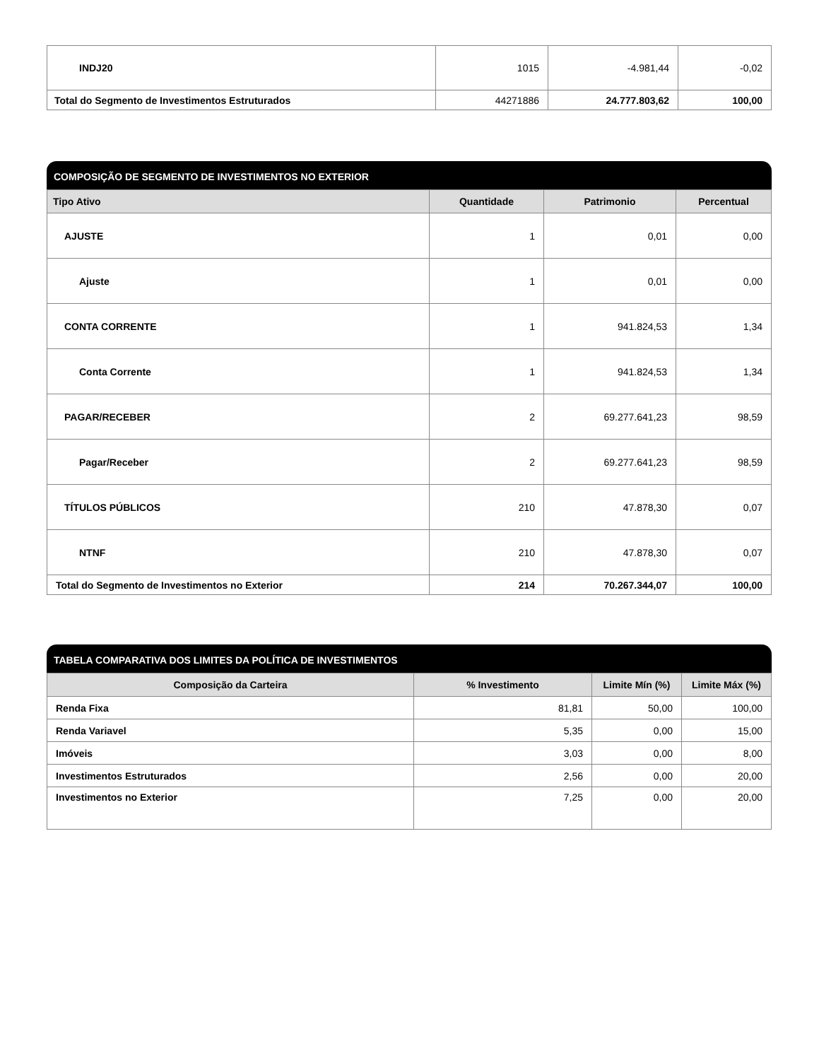| INDJ20 | 1015 | -4.981,44 | -0,02 |
| Total do Segmento de Investimentos Estruturados | 44271886 | 24.777.803,62 | 100,00 |
COMPOSIÇÃO DE SEGMENTO DE INVESTIMENTOS NO EXTERIOR
| Tipo Ativo | Quantidade | Patrimonio | Percentual |
| --- | --- | --- | --- |
| AJUSTE | 1 | 0,01 | 0,00 |
| Ajuste | 1 | 0,01 | 0,00 |
| CONTA CORRENTE | 1 | 941.824,53 | 1,34 |
| Conta Corrente | 1 | 941.824,53 | 1,34 |
| PAGAR/RECEBER | 2 | 69.277.641,23 | 98,59 |
| Pagar/Receber | 2 | 69.277.641,23 | 98,59 |
| TÍTULOS PÚBLICOS | 210 | 47.878,30 | 0,07 |
| NTNF | 210 | 47.878,30 | 0,07 |
| Total do Segmento de Investimentos no Exterior | 214 | 70.267.344,07 | 100,00 |
TABELA COMPARATIVA DOS LIMITES DA POLÍTICA DE INVESTIMENTOS
| Composição da Carteira | % Investimento | Limite Mín (%) | Limite Máx (%) |
| --- | --- | --- | --- |
| Renda Fixa | 81,81 | 50,00 | 100,00 |
| Renda Variavel | 5,35 | 0,00 | 15,00 |
| Imóveis | 3,03 | 0,00 | 8,00 |
| Investimentos Estruturados | 2,56 | 0,00 | 20,00 |
| Investimentos no Exterior | 7,25 | 0,00 | 20,00 |